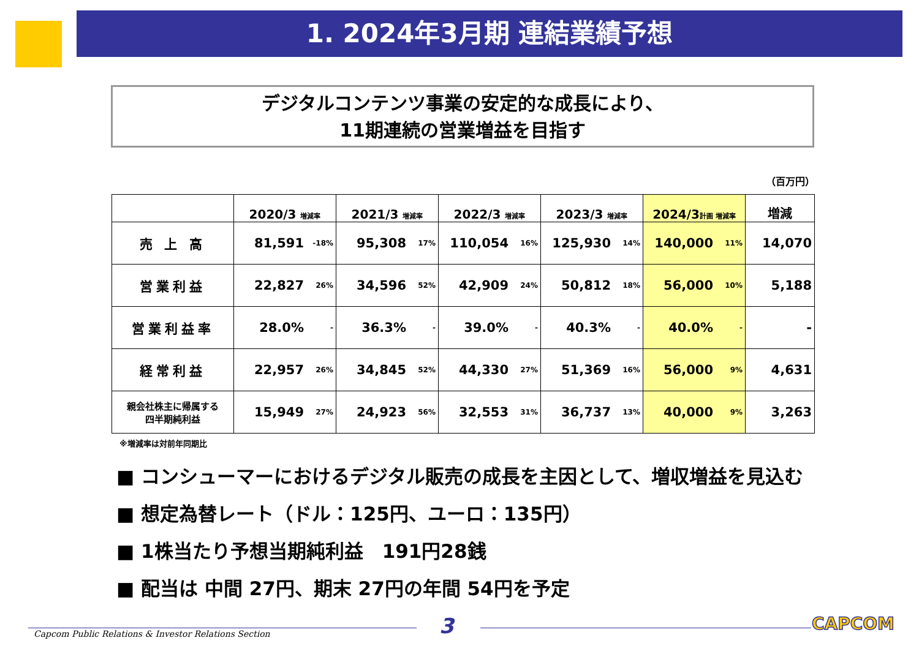1. 2024年3月期 連結業績予想
デジタルコンテンツ事業の安定的な成長により、
11期連続の営業増益を目指す
（百万円）
| | 2020/3 増減率 | | 2021/3 増減率 | | 2022/3 増減率 | | 2023/3 増減率 | | 2024/3 計画 増減率 | | 増減 |
| --- | --- | --- | --- | --- | --- | --- | --- | --- | --- | --- | --- |
| 売 上 高 | 81,591 | -18% | 95,308 | 17% | 110,054 | 16% | 125,930 | 14% | 140,000 | 11% | 14,070 |
| 営業利益 | 22,827 | 26% | 34,596 | 52% | 42,909 | 24% | 50,812 | 18% | 56,000 | 10% | 5,188 |
| 営業利益率 | 28.0% | - | 36.3% | - | 39.0% | - | 40.3% | - | 40.0% | - | - |
| 経常利益 | 22,957 | 26% | 34,845 | 52% | 44,330 | 27% | 51,369 | 16% | 56,000 | 9% | 4,631 |
| 親会社株主に帰属する 四半期純利益 | 15,949 | 27% | 24,923 | 56% | 32,553 | 31% | 36,737 | 13% | 40,000 | 9% | 3,263 |
※増減率は対前年同期比
■ コンシューマーにおけるデジタル販売の成長を主因として、増収増益を見込む
■ 想定為替レート（ドル：125円、ユーロ：135円）
■ 1株当たり予想当期純利益　191円28銭
■ 配当は 中間 27円、期末 27円の年間 54円を予定
Capcom Public Relations & Investor Relations Section
3 CAPCOM